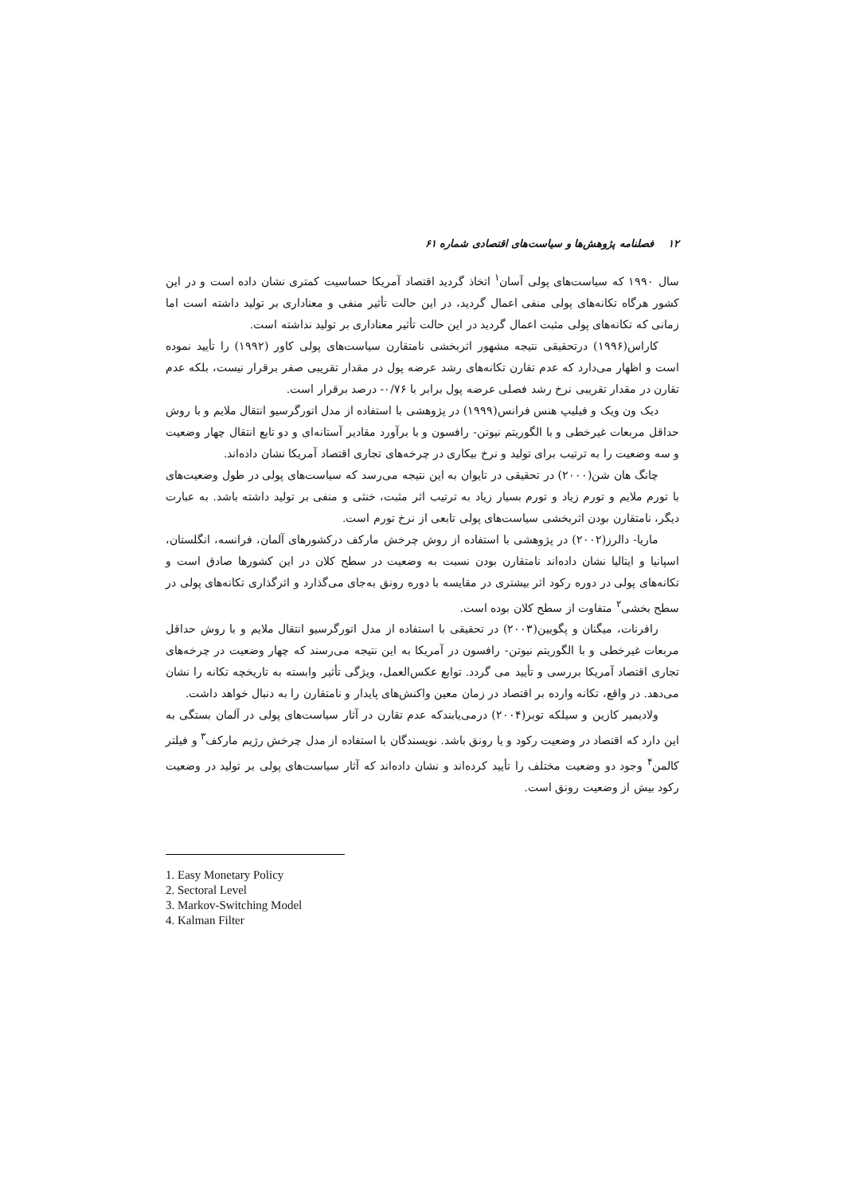۱۲ فصلنامه پژوهش‌ها و سیاست‌های اقتصادی شماره ۶۱
سال ۱۹۹۰ که سیاست‌های پولی آسان<sup>۱</sup> اتخاذ گردید اقتصاد آمریکا حساسیت کمتری نشان داده است و در این کشور هرگاه تکانه‌های پولی منفی اعمال گردید، در این حالت تأثیر منفی و معناداری بر تولید داشته است اما زمانی که تکانه‌های پولی مثبت اعمال گردید در این حالت تأثیر معناداری بر تولید نداشته است.
کاراس(۱۹۹۶) درتحقیقی نتیجه مشهور اثربخشی نامتقارن سیاست‌های پولی کاور (۱۹۹۲) را تأیید نموده است و اظهار می‌دارد که عدم تقارن تکانه‌های رشد عرضه پول در مقدار تقریبی صفر برقرار نیست، بلکه عدم تقارن در مقدار تقریبی نرخ رشد فصلی عرضه پول برابر با ۰/۷۶- درصد برقرار است.
دیک ون ویک و فیلیپ هنس فرانس(۱۹۹۹) در پژوهشی با استفاده از مدل اتورگرسیو انتقال ملایم و با روش حداقل مربعات غیرخطی و با الگوریتم نیوتن- رافسون و با برآورد مقادیر آستانه‌ای و دو تابع انتقال چهار وضعیت و سه وضعیت را به ترتیب برای تولید و نرخ بیکاری در چرخه‌های تجاری اقتصاد آمریکا نشان داده‌اند.
چانگ هان شن(۲۰۰۰) در تحقیقی در تایوان به این نتیجه می‌رسد که سیاست‌های پولی در طول وضعیت‌های با تورم ملایم و تورم زیاد و تورم بسیار زیاد به ترتیب اثر مثبت، خنثی و منفی بر تولید داشته باشد. به عبارت دیگر، نامتقارن بودن اثربخشی سیاست‌های پولی تابعی از نرخ تورم است.
ماریا- دالرز(۲۰۰۲) در پژوهشی با استفاده از روش چرخش مارکف درکشورهای آلمان، فرانسه، انگلستان، اسپانیا و ایتالیا نشان داده‌اند نامتقارن بودن نسبت به وضعیت در سطح کلان در این کشورها صادق است و تکانه‌های پولی در دوره رکود اثر بیشتری در مقایسه با دوره رونق به‌جای می‌گذارد و اثرگذاری تکانه‌های پولی در سطح بخشی<sup>۲</sup> متفاوت از سطح کلان بوده است.
رافرنات، میگنان و پگویین(۲۰۰۳) در تحقیقی با استفاده از مدل اتورگرسیو انتقال ملایم و با روش حداقل مربعات غیرخطی و با الگوریتم نیوتن- رافسون در آمریکا به این نتیجه می‌رسند که چهار وضعیت در چرخه‌های تجاری اقتصاد آمریکا بررسی و تأیید می گردد. توابع عکس‌العمل، ویژگی تأثیر وابسته به تاریخچه تکانه را نشان می‌دهد. در واقع، تکانه وارده بر اقتصاد در زمان معین واکنش‌های پایدار و نامتقارن را به دنبال خواهد داشت.
ولادیمیر کازین و سیلکه توبر(۲۰۰۴) درمی‌یابندکه عدم تقارن در آثار سیاست‌های پولی در آلمان بستگی به این دارد که اقتصاد در وضعیت رکود و یا رونق باشد. نویسندگان با استفاده از مدل چرخش رژیم مارکف<sup>۳</sup> و فیلتر کالمن<sup>۴</sup> وجود دو وضعیت مختلف را تأیید کرده‌اند و نشان داده‌اند که آثار سیاست‌های پولی بر تولید در وضعیت رکود بیش از وضعیت رونق است.
1. Easy Monetary Policy
2. Sectoral Level
3. Markov-Switching Model
4. Kalman Filter